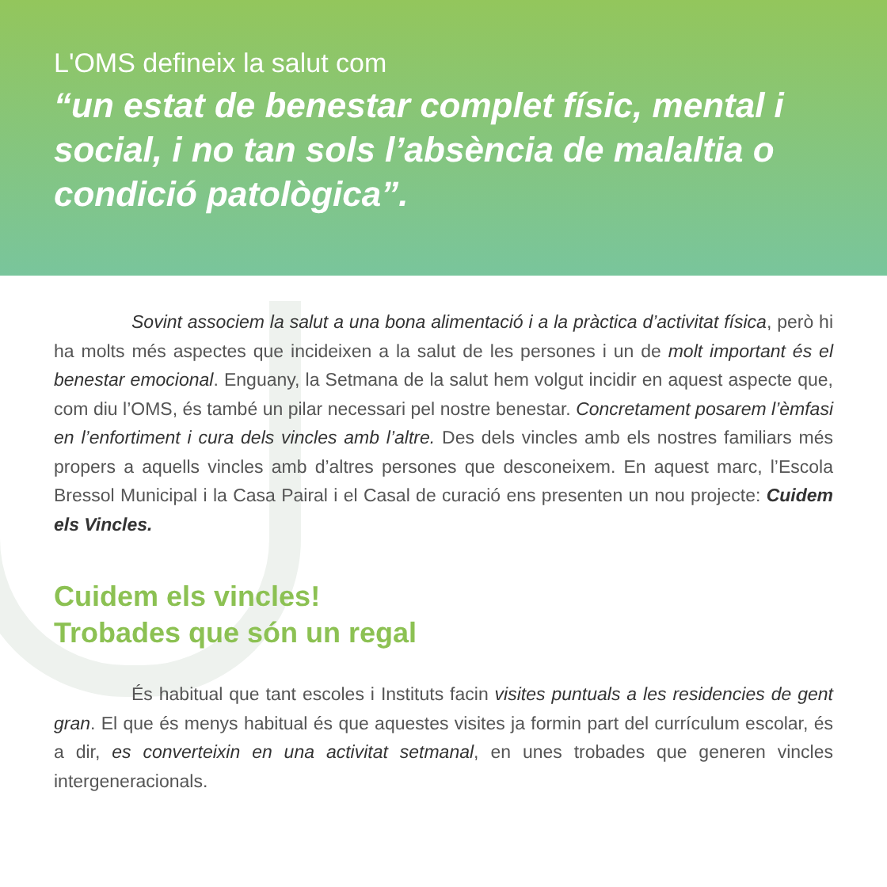L'OMS defineix la salut com
“un estat de benestar complet físic, mental i social, i no tan sols l’absència de malaltia o condició patològica”.
Sovint associem la salut a una bona alimentació i a la pràctica d’activitat física, però hi ha molts més aspectes que incideixen a la salut de les persones i un de molt important és el benestar emocional. Enguany, la Setmana de la salut hem volgut incidir en aquest aspecte que, com diu l’OMS, és també un pilar necessari pel nostre benestar. Concretament posarem l’èmfasi en l’enfortiment i cura dels vincles amb l’altre. Des dels vincles amb els nostres familiars més propers a aquells vincles amb d’altres persones que desconeixem. En aquest marc, l’Escola Bressol Municipal i la Casa Pairal i el Casal de curació ens presenten un nou projecte: Cuidem els Vincles.
Cuidem els vincles!
Trobades que són un regal
És habitual que tant escoles i Instituts facin visites puntuals a les residencies de gent gran. El que és menys habitual és que aquestes visites ja formin part del currículum escolar, és a dir, es converteixin en una activitat setmanal, en unes trobades que generen vincles intergeneracionals.